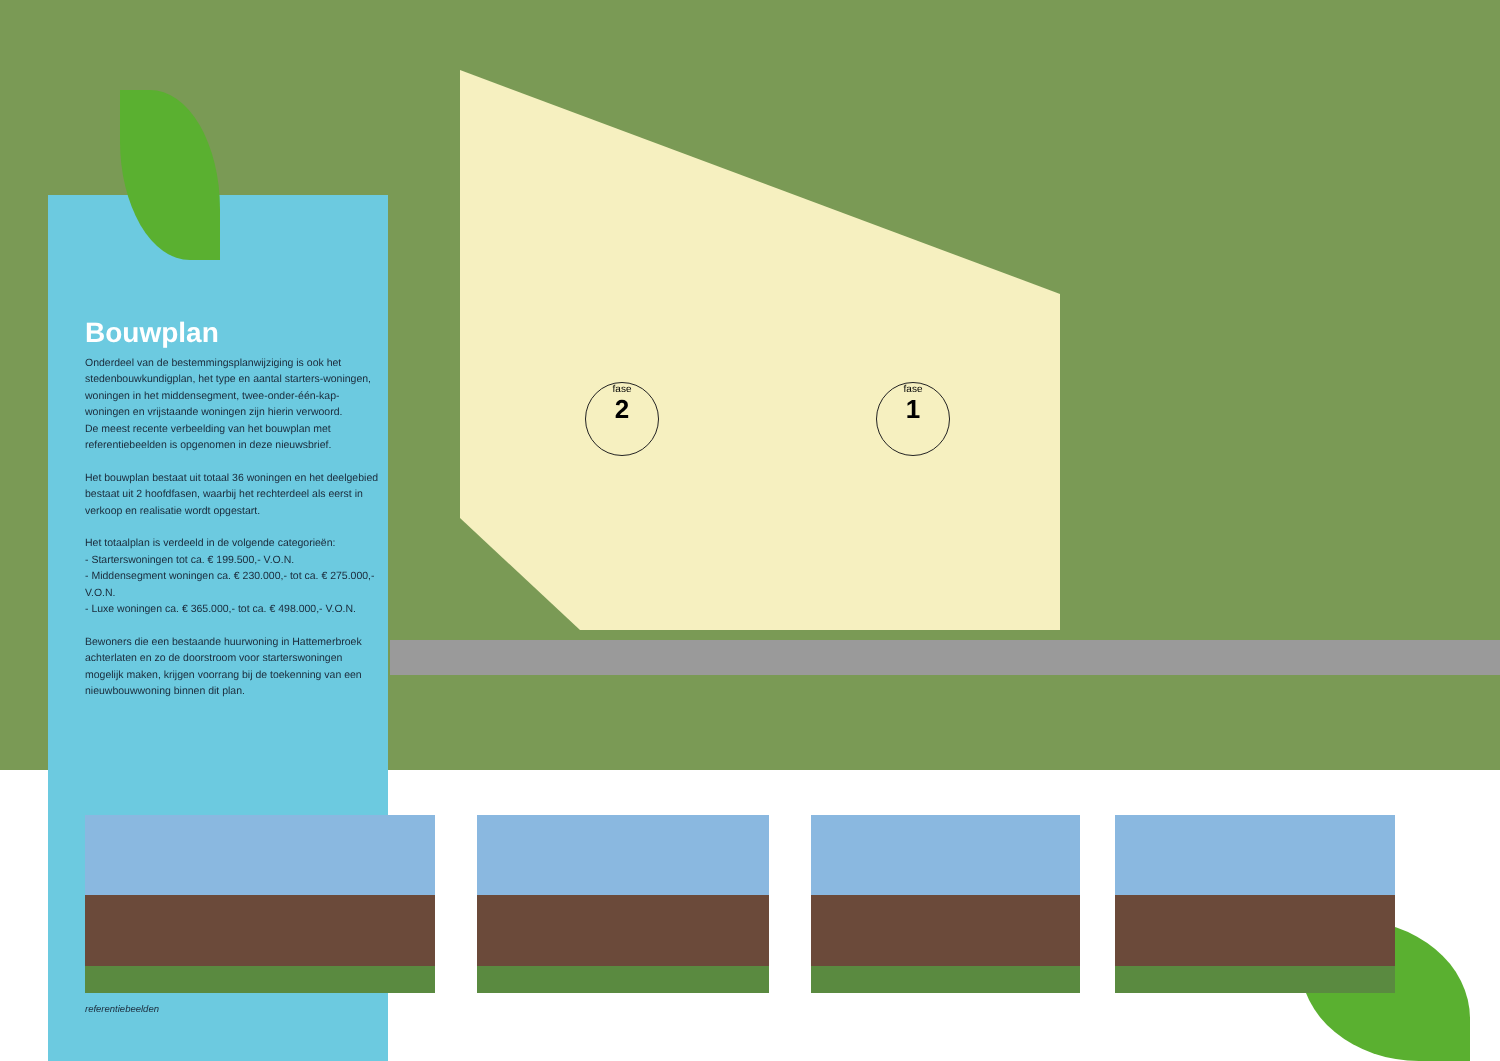fase
2
fase
1
Bouwplan
Onderdeel van de bestemmingsplanwijziging is ook het stedenbouwkundigplan, het type en aantal starters-woningen, woningen in het middensegment, twee-onder-één-kap-woningen en vrijstaande woningen zijn hierin verwoord.
De meest recente verbeelding van het bouwplan met referentiebeelden is opgenomen in deze nieuwsbrief.
Het bouwplan bestaat uit totaal 36 woningen en het deelgebied bestaat uit 2 hoofdfasen, waarbij het rechterdeel als eerst in verkoop en realisatie wordt opgestart.
Het totaalplan is verdeeld in de volgende categorieën:
- Starterswoningen tot ca. € 199.500,- V.O.N.
- Middensegment woningen ca. € 230.000,- tot ca. € 275.000,- V.O.N.
- Luxe woningen ca. € 365.000,- tot ca. € 498.000,- V.O.N.
Bewoners die een bestaande huurwoning in Hattemerbroek achterlaten en zo de doorstroom voor starterswoningen mogelijk maken, krijgen voorrang bij de toekenning van een nieuwbouwwoning binnen dit plan.
referentiebeelden